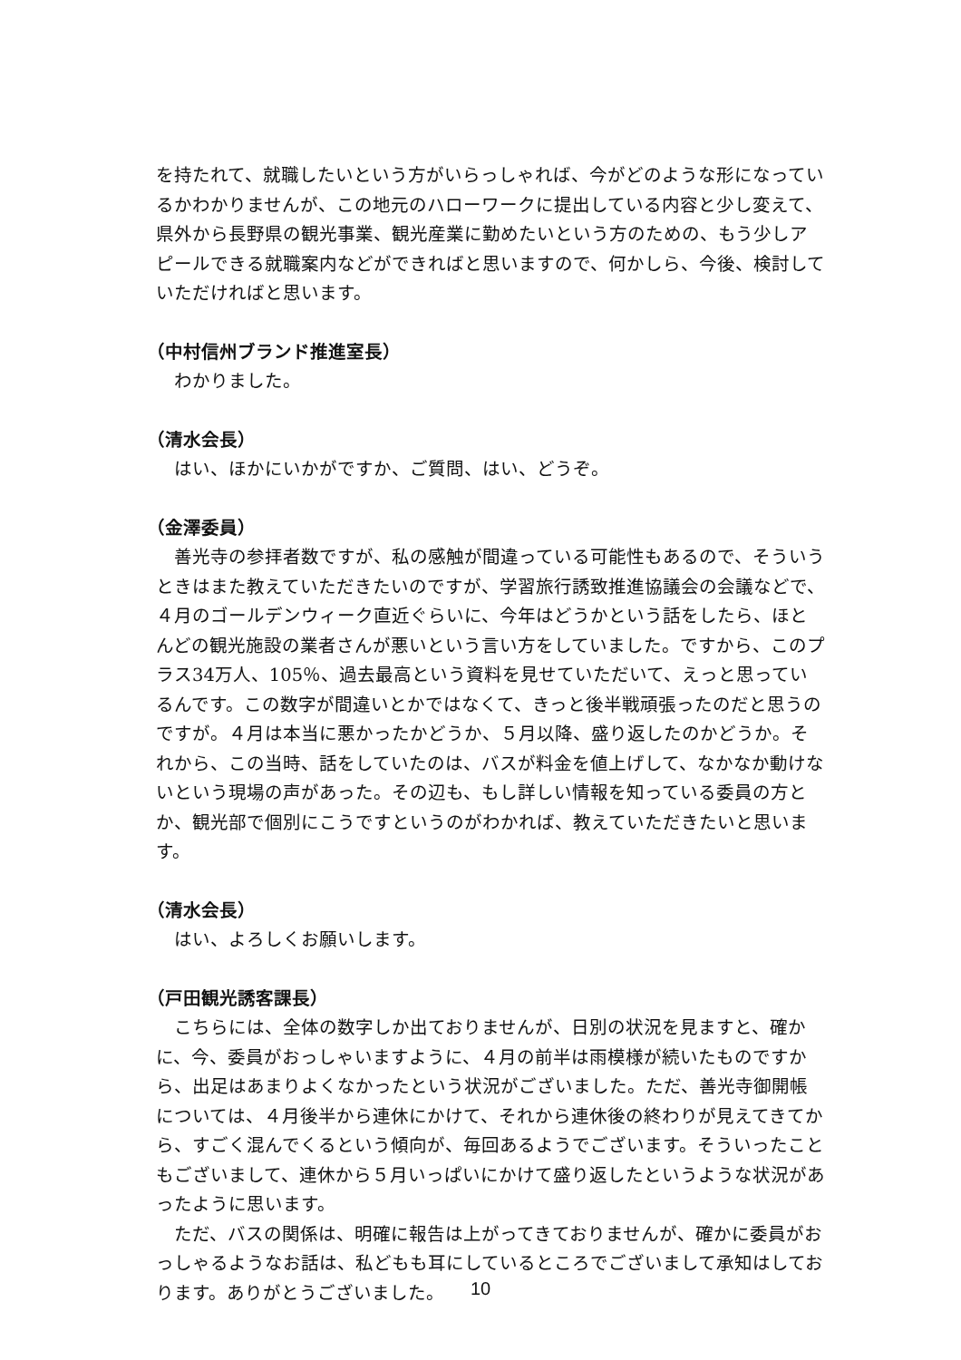を持たれて、就職したいという方がいらっしゃれば、今がどのような形になっているかわかりませんが、この地元のハローワークに提出している内容と少し変えて、県外から長野県の観光事業、観光産業に勤めたいという方のための、もう少しアピールできる就職案内などができればと思いますので、何かしら、今後、検討していただければと思います。
（中村信州ブランド推進室長）
わかりました。
（清水会長）
はい、ほかにいかがですか、ご質問、はい、どうぞ。
（金澤委員）
善光寺の参拝者数ですが、私の感触が間違っている可能性もあるので、そういうときはまた教えていただきたいのですが、学習旅行誘致推進協議会の会議などで、４月のゴールデンウィーク直近ぐらいに、今年はどうかという話をしたら、ほとんどの観光施設の業者さんが悪いという言い方をしていました。ですから、このプラス34万人、105％、過去最高という資料を見せていただいて、えっと思っているんです。この数字が間違いとかではなくて、きっと後半戦頑張ったのだと思うのですが。４月は本当に悪かったかどうか、５月以降、盛り返したのかどうか。それから、この当時、話をしていたのは、バスが料金を値上げして、なかなか動けないという現場の声があった。その辺も、もし詳しい情報を知っている委員の方とか、観光部で個別にこうですというのがわかれば、教えていただきたいと思います。
（清水会長）
はい、よろしくお願いします。
（戸田観光誘客課長）
こちらには、全体の数字しか出ておりませんが、日別の状況を見ますと、確かに、今、委員がおっしゃいますように、４月の前半は雨模様が続いたものですから、出足はあまりよくなかったという状況がございました。ただ、善光寺御開帳については、４月後半から連休にかけて、それから連休後の終わりが見えてきてから、すごく混んでくるという傾向が、毎回あるようでございます。そういったこともございまして、連休から５月いっぱいにかけて盛り返したというような状況があったように思います。
ただ、バスの関係は、明確に報告は上がってきておりませんが、確かに委員がおっしゃるようなお話は、私どもも耳にしているところでございまして承知はしております。ありがとうございました。
10